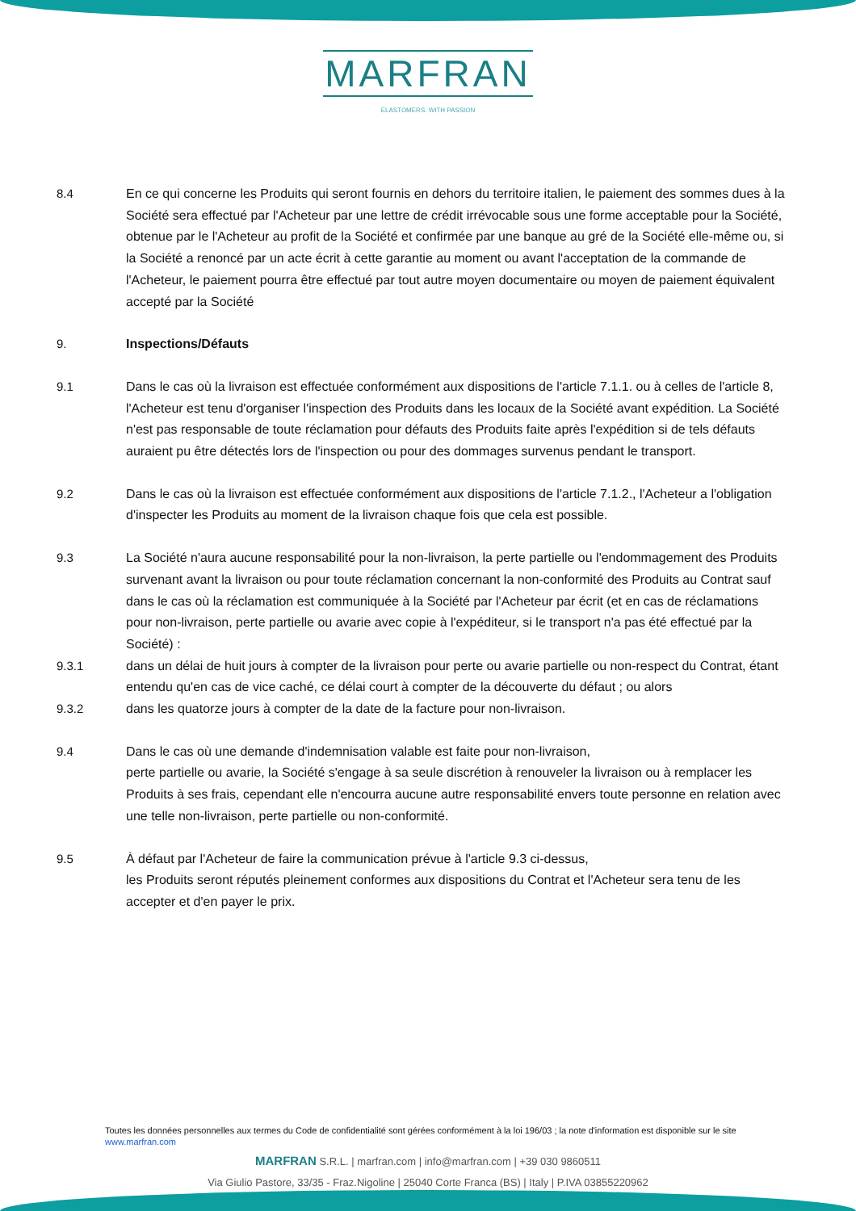MARFRAN
ELASTOMERS. WITH PASSION
8.4 En ce qui concerne les Produits qui seront fournis en dehors du territoire italien, le paiement des sommes dues à la Société sera effectué par l'Acheteur par une lettre de crédit irrévocable sous une forme acceptable pour la Société, obtenue par le l'Acheteur au profit de la Société et confirmée par une banque au gré de la Société elle-même ou, si la Société a renoncé par un acte écrit à cette garantie au moment ou avant l'acceptation de la commande de l'Acheteur, le paiement pourra être effectué par tout autre moyen documentaire ou moyen de paiement équivalent accepté par la Société
9. Inspections/Défauts
9.1 Dans le cas où la livraison est effectuée conformément aux dispositions de l'article 7.1.1. ou à celles de l'article 8, l'Acheteur est tenu d'organiser l'inspection des Produits dans les locaux de la Société avant expédition. La Société n'est pas responsable de toute réclamation pour défauts des Produits faite après l'expédition si de tels défauts auraient pu être détectés lors de l'inspection ou pour des dommages survenus pendant le transport.
9.2 Dans le cas où la livraison est effectuée conformément aux dispositions de l'article 7.1.2., l'Acheteur a l'obligation d'inspecter les Produits au moment de la livraison chaque fois que cela est possible.
9.3 La Société n'aura aucune responsabilité pour la non-livraison, la perte partielle ou l'endommagement des Produits survenant avant la livraison ou pour toute réclamation concernant la non-conformité des Produits au Contrat sauf dans le cas où la réclamation est communiquée à la Société par l'Acheteur par écrit (et en cas de réclamations pour non-livraison, perte partielle ou avarie avec copie à l'expéditeur, si le transport n'a pas été effectué par la Société) :
9.3.1 dans un délai de huit jours à compter de la livraison pour perte ou avarie partielle ou non-respect du Contrat, étant entendu qu'en cas de vice caché, ce délai court à compter de la découverte du défaut ; ou alors
9.3.2 dans les quatorze jours à compter de la date de la facture pour non-livraison.
9.4 Dans le cas où une demande d'indemnisation valable est faite pour non-livraison,
perte partielle ou avarie, la Société s'engage à sa seule discrétion à renouveler la livraison ou à remplacer les Produits à ses frais, cependant elle n'encourra aucune autre responsabilité envers toute personne en relation avec une telle non-livraison, perte partielle ou non-conformité.
9.5 À défaut par l'Acheteur de faire la communication prévue à l'article 9.3 ci-dessus,
les Produits seront réputés pleinement conformes aux dispositions du Contrat et l'Acheteur sera tenu de les accepter et d'en payer le prix.
Toutes les données personnelles aux termes du Code de confidentialité sont gérées conformément à la loi 196/03 ; la note d'information est disponible sur le site www.marfran.com
MARFRAN S.R.L. | marfran.com | info@marfran.com | +39 030 9860511
Via Giulio Pastore, 33/35 - Fraz.Nigoline | 25040 Corte Franca (BS) | Italy | P.IVA 03855220962